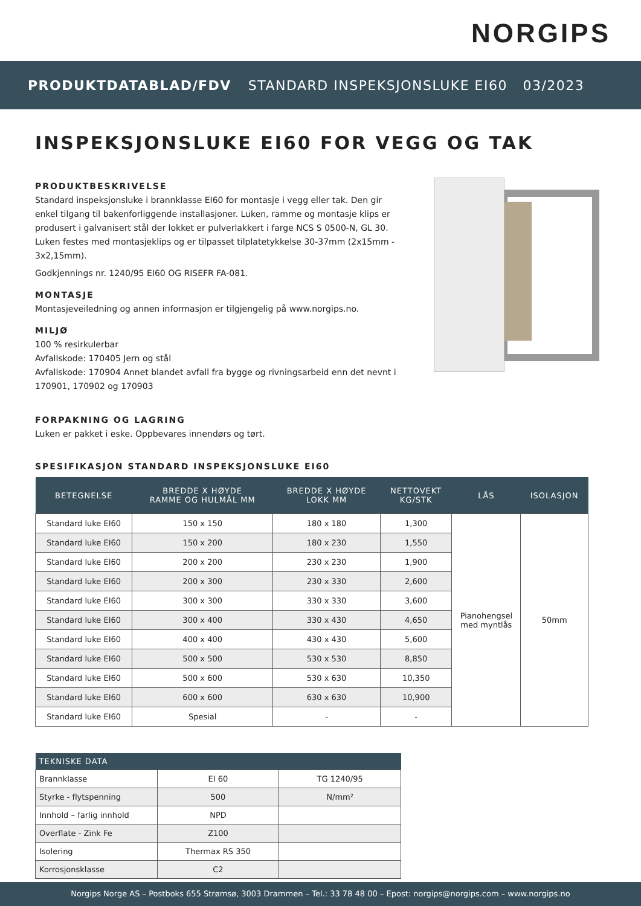NORGIPS
PRODUKTDATABLAD/FDV STANDARD INSPEKSJONSLUKE EI60 03/2023
INSPEKSJONSLUKE EI60 FOR VEGG OG TAK
PRODUKTBESKRIVELSE
Standard inspeksjonsluke i brannklasse EI60 for montasje i vegg eller tak. Den gir enkel tilgang til bakenforliggende installasjoner. Luken, ramme og montasje klips er produsert i galvanisert stål der lokket er pulverlakkert i farge NCS S 0500-N, GL 30. Luken festes med montasjeklips og er tilpasset tilplatetykkelse 30-37mm (2x15mm - 3x2,15mm).
Godkjennings nr. 1240/95 EI60 OG RISEFR FA-081.
MONTASJE
Montasjeveiledning og annen informasjon er tilgjengelig på www.norgips.no.
MILJØ
100 % resirkulerbar
Avfallskode: 170405 Jern og stål
Avfallskode: 170904 Annet blandet avfall fra bygge og rivningsarbeid enn det nevnt i 170901, 170902 og 170903
FORPAKNING OG LAGRING
Luken er pakket i eske. Oppbevares innendørs og tørt.
SPESIFIKASJON STANDARD INSPEKSJONSLUKE EI60
| BETEGNELSE | BREDDE X HØYDE RAMME OG HULMÅL MM | BREDDE X HØYDE LOKK MM | NETTOVEKT KG/STK | LÅS | ISOLASJON |
| --- | --- | --- | --- | --- | --- |
| Standard luke EI60 | 150 x 150 | 180 x 180 | 1,300 | Pianohengsel med myntlås | 50mm |
| Standard luke EI60 | 150 x 200 | 180 x 230 | 1,550 | | |
| Standard luke EI60 | 200 x 200 | 230 x 230 | 1,900 | | |
| Standard luke EI60 | 200 x 300 | 230 x 330 | 2,600 | | |
| Standard luke EI60 | 300 x 300 | 330 x 330 | 3,600 | | |
| Standard luke EI60 | 300 x 400 | 330 x 430 | 4,650 | | |
| Standard luke EI60 | 400 x 400 | 430 x 430 | 5,600 | | |
| Standard luke EI60 | 500 x 500 | 530 x 530 | 8,850 | | |
| Standard luke EI60 | 500 x 600 | 530 x 630 | 10,350 | | |
| Standard luke EI60 | 600 x 600 | 630 x 630 | 10,900 | | |
| Standard luke EI60 | Spesial | - | - | | |
| TEKNISKE DATA | | |
| --- | --- | --- |
| Brannklasse | EI 60 | TG 1240/95 |
| Styrke - flytspenning | 500 | N/mm² |
| Innhold – farlig innhold | NPD | |
| Overflate - Zink Fe | Z100 | |
| Isolering | Thermax RS 350 | |
| Korrosjonsklasse | C2 | |
Norgips Norge AS – Postboks 655 Strømsø, 3003 Drammen – Tel.: 33 78 48 00 – Epost: norgips@norgips.com – www.norgips.no